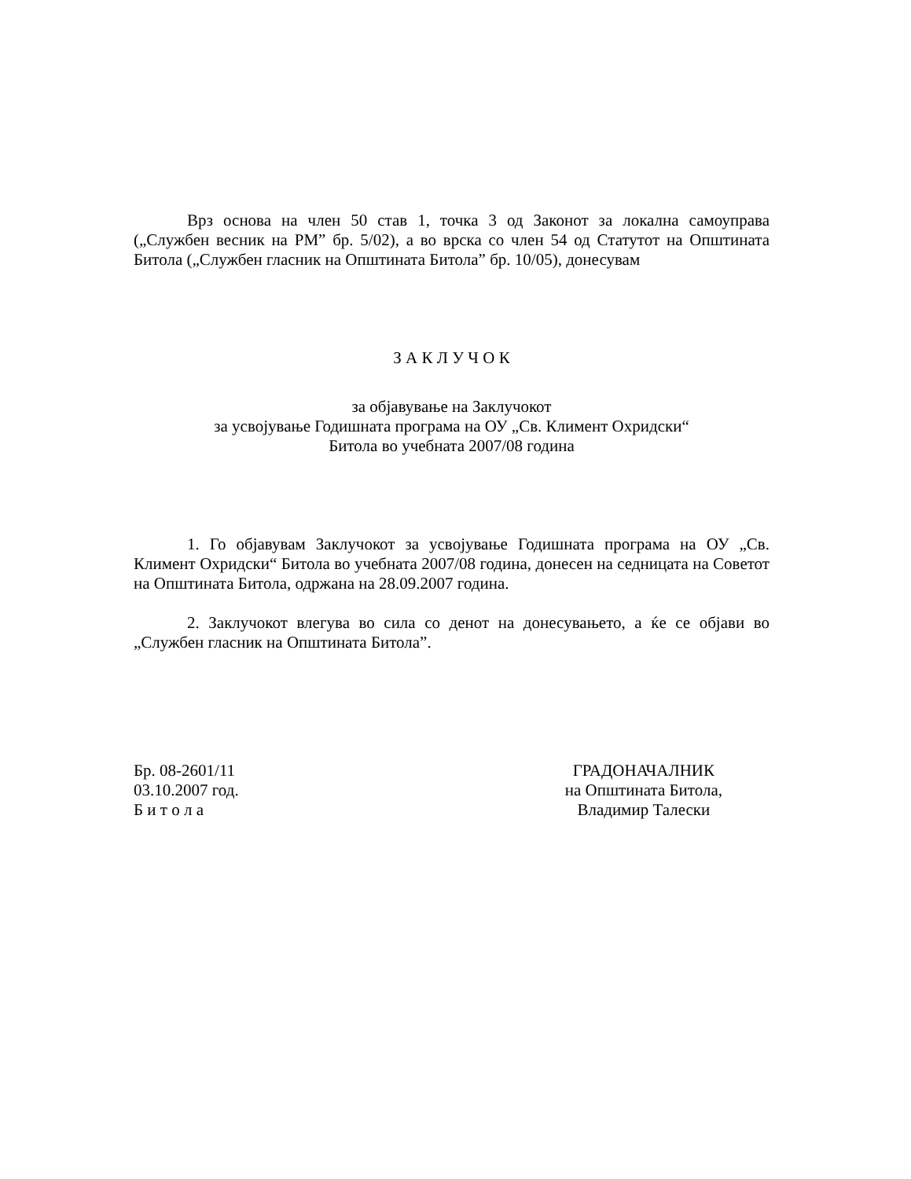Врз основа на член 50 став 1, точка 3 од Законот за локална самоуправа („Службен весник на РМ” бр. 5/02), а во врска со член 54 од Статутот на Општината Битола („Службен гласник на Општината Битола” бр. 10/05), донесувам
З А К Л У Ч О К
за објавување на Заклучокот
за усвојување Годишната програма на ОУ „Св. Климент Охридски“
Битола во учебната 2007/08 година
1. Го објавувам Заклучокот за усвојување Годишната програма на ОУ „Св. Климент Охридски“ Битола во учебната 2007/08 година, донесен на седницата на Советот на Општината Битола, одржана на 28.09.2007 година.
2. Заклучокот влегува во сила со денот на донесувањето, а ќе се објави во „Службен гласник на Општината Битола”.
Бр. 08-2601/11
03.10.2007 год.
Б и т о л а
ГРАДОНАЧАЛНИК
на Општината Битола,
Владимир Талески